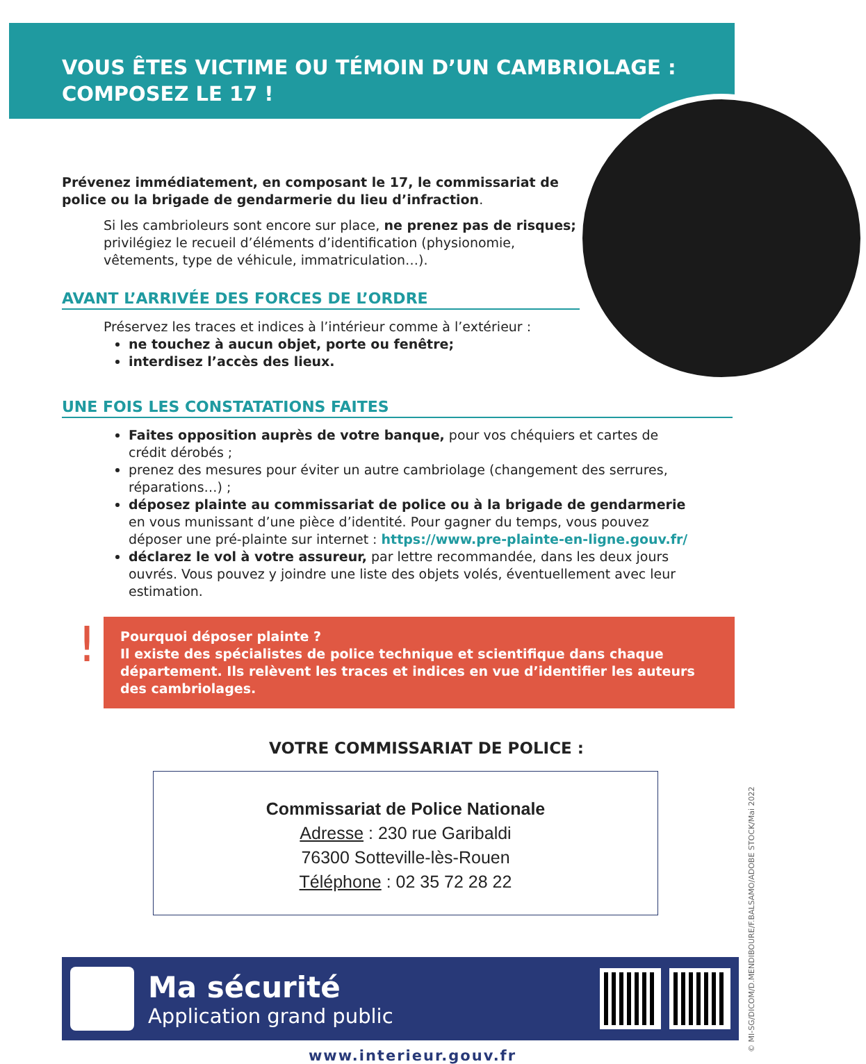VOUS ÊTES VICTIME OU TÉMOIN D’UN CAMBRIOLAGE :
COMPOSEZ LE 17 !
Prévenez immédiatement, en composant le 17, le commissariat de police ou la brigade de gendarmerie du lieu d’infraction.
Si les cambrioleurs sont encore sur place, ne prenez pas de risques; privilégiez le recueil d’éléments d’identification (physionomie, vêtements, type de véhicule, immatriculation…).
AVANT L’ARRIVÉE DES FORCES DE L’ORDRE
Préservez les traces et indices à l’intérieur comme à l’extérieur :
ne touchez à aucun objet, porte ou fenêtre;
interdisez l’accès des lieux.
UNE FOIS LES CONSTATATIONS FAITES
Faites opposition auprès de votre banque, pour vos chéquiers et cartes de crédit dérobés ;
prenez des mesures pour éviter un autre cambriolage (changement des serrures, réparations…) ;
déposez plainte au commissariat de police ou à la brigade de gendarmerie en vous munissant d’une pièce d’identité. Pour gagner du temps, vous pouvez déposer une pré-plainte sur internet : https://www.pre-plainte-en-ligne.gouv.fr/
déclarez le vol à votre assureur, par lettre recommandée, dans les deux jours ouvrés. Vous pouvez y joindre une liste des objets volés, éventuellement avec leur estimation.
!
Pourquoi déposer plainte ?
Il existe des spécialistes de police technique et scientifique dans chaque département. Ils relèvent les traces et indices en vue d’identifier les auteurs des cambriolages.
VOTRE COMMISSARIAT DE POLICE :
Commissariat de Police Nationale
Adresse : 230 rue Garibaldi
76300 Sotteville-lès-Rouen
Téléphone : 02 35 72 28 22
Ma sécurité
Application grand public
www.interieur.gouv.fr
© MI-SG/DICOM/D.MENDIBOURE/F.BALSAMO/ADOBE STOCK/Mai 2022